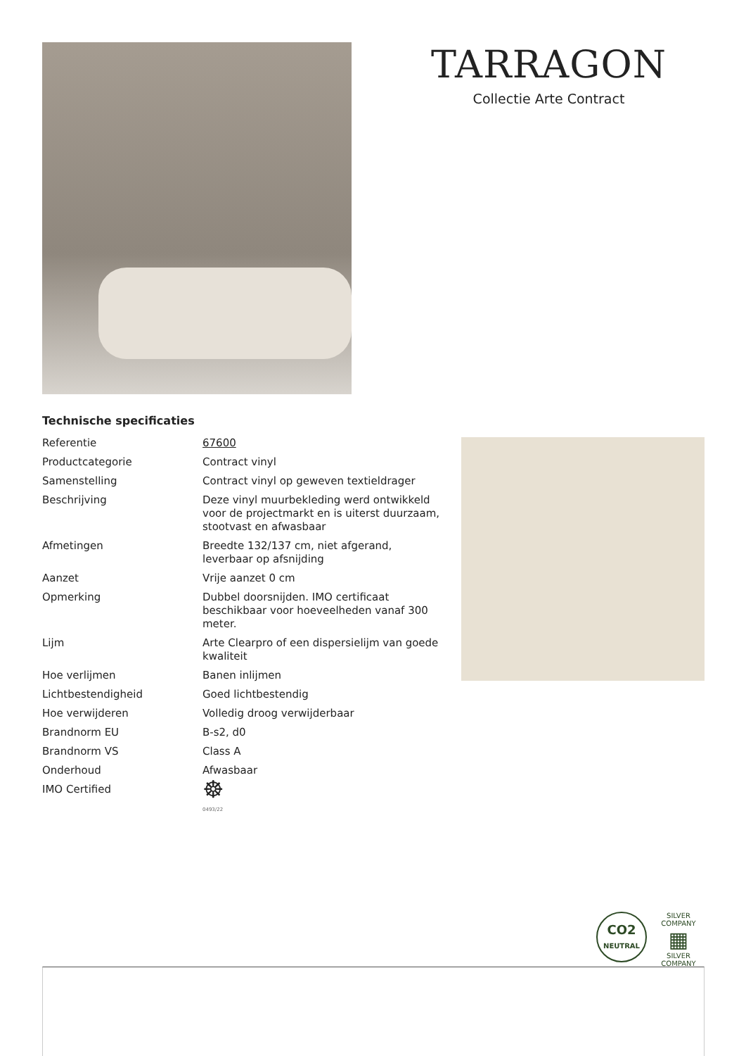TARRAGON
Collectie Arte Contract
Technische specificaties
| Referentie | 67600 |
| Productcategorie | Contract vinyl |
| Samenstelling | Contract vinyl op geweven textieldrager |
| Beschrijving | Deze vinyl muurbekleding werd ontwikkeld voor de projectmarkt en is uiterst duurzaam, stootvast en afwasbaar |
| Afmetingen | Breedte 132/137 cm, niet afgerand, leverbaar op afsnijding |
| Aanzet | Vrije aanzet 0 cm |
| Opmerking | Dubbel doorsnijden. IMO certificaat beschikbaar voor hoeveelheden vanaf 300 meter. |
| Lijm | Arte Clearpro of een dispersielijm van goede kwaliteit |
| Hoe verlijmen | Banen inlijmen |
| Lichtbestendigheid | Goed lichtbestendig |
| Hoe verwijderen | Volledig droog verwijderbaar |
| Brandnorm EU | B-s2, d0 |
| Brandnorm VS | Class A |
| Onderhoud | Afwasbaar |
| IMO Certified | ☸ 0493/22 |
CO2
NEUTRAL
SILVER COMPANY
▦
SILVER COMPANY